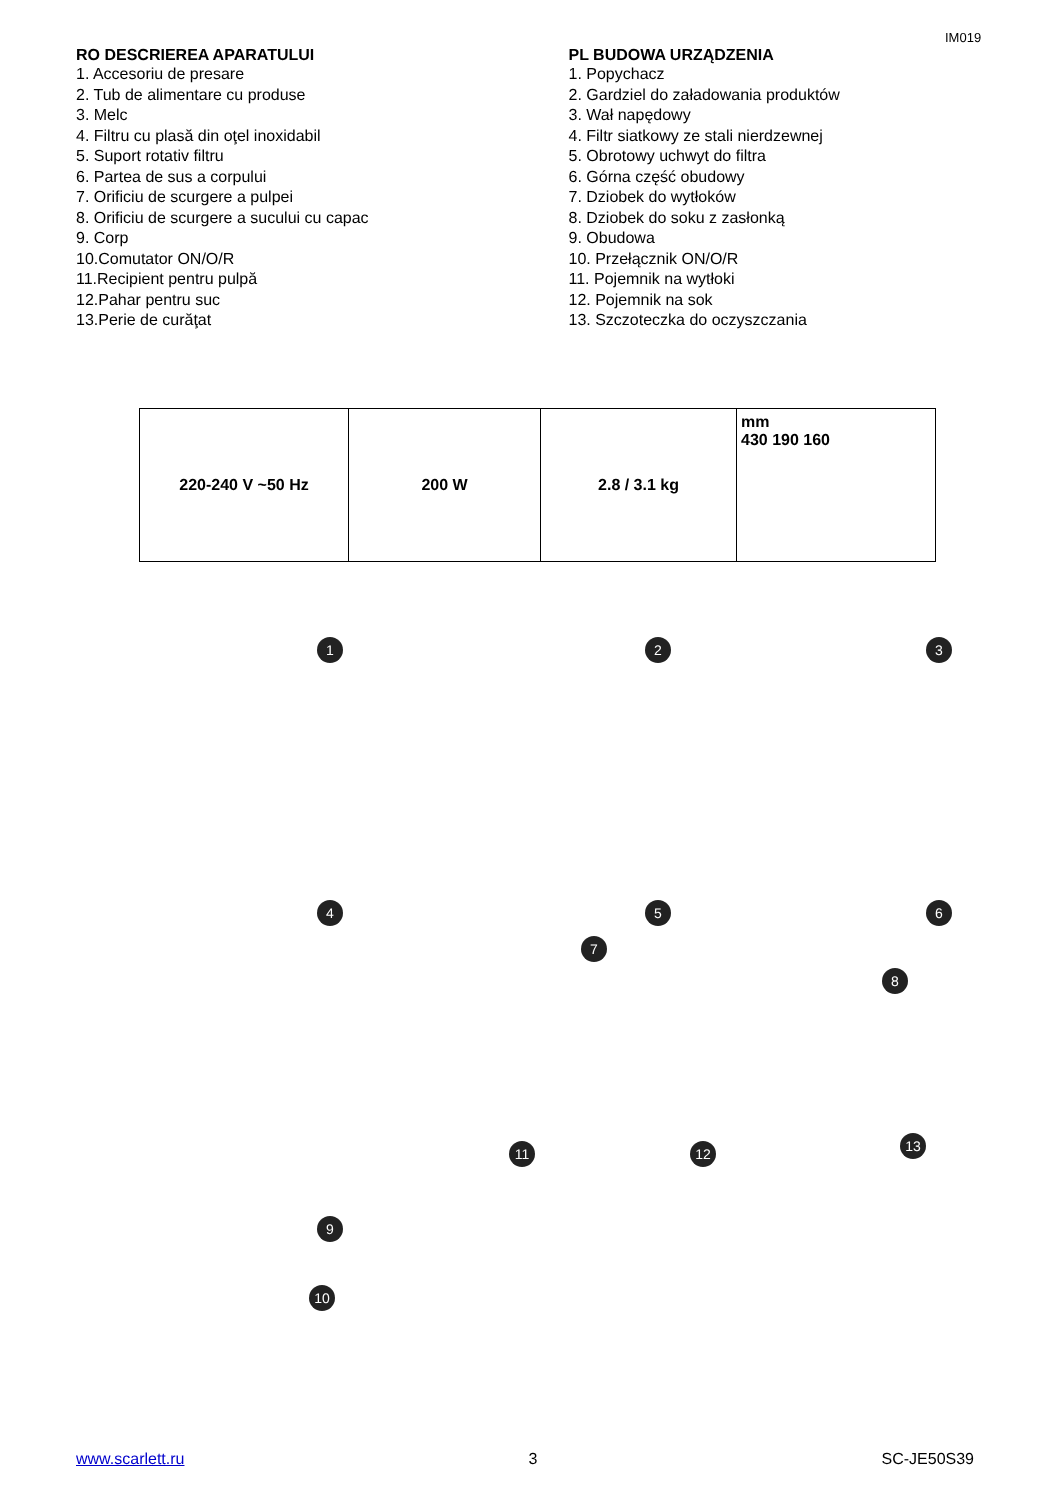IM019
RO DESCRIEREA APARATULUI
1. Accesoriu de presare
2. Tub de alimentare cu produse
3. Melc
4. Filtru cu plasă din oţel inoxidabil
5. Suport rotativ filtru
6. Partea de sus a corpului
7. Orificiu de scurgere a pulpei
8. Orificiu de scurgere a sucului cu capac
9. Corp
10.Comutator ON/O/R
11.Recipient pentru pulpă
12.Pahar pentru suc
13.Perie de curăţat
PL BUDOWA URZĄDZENIA
1. Popychacz
2. Gardziel do załadowania produktów
3. Wał napędowy
4. Filtr siatkowy ze stali nierdzewnej
5. Obrotowy uchwyt do filtra
6. Górna część obudowy
7. Dziobek do wytłoków
8. Dziobek do soku z zasłonką
9. Obudowa
10. Przełącznik ON/O/R
11. Pojemnik na wytłoki
12. Pojemnik na sok
13. Szczoteczka do oczyszczania
| 220-240 V ~50 Hz | 200 W | 2.8 / 3.1 kg | mm 430 190 160 |
1 2 3
4 5 6
7
8
9
10
11 12 13
www.scarlett.ru 3 SC-JE50S39